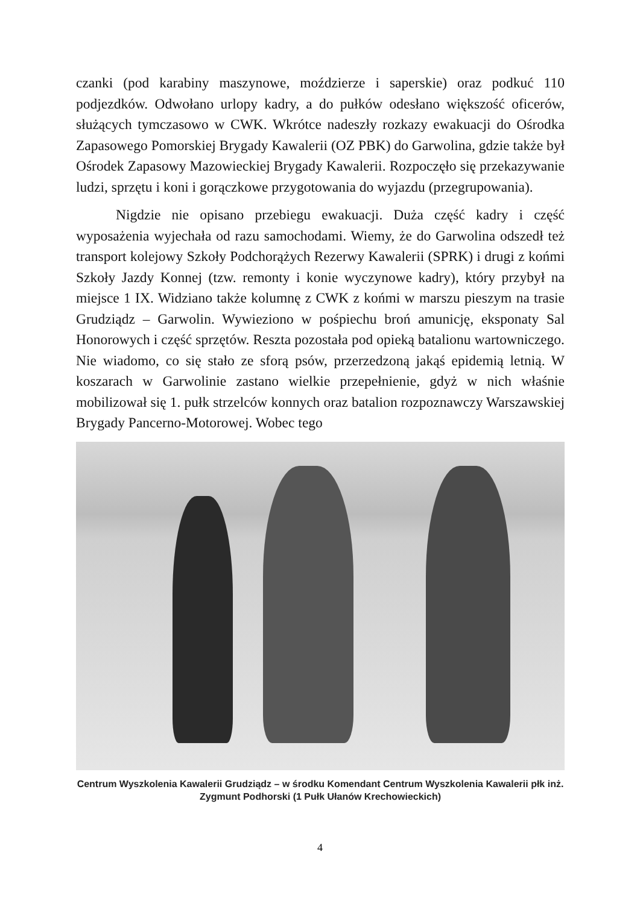czanki (pod karabiny maszynowe, moździerze i saperskie) oraz podkuć 110 podjezdków. Odwołano urlopy kadry, a do pułków odesłano większość oficerów, służących tymczasowo w CWK. Wkrótce nadeszły rozkazy ewakuacji do Ośrodka Zapasowego Pomorskiej Brygady Kawalerii (OZ PBK) do Garwolina, gdzie także był Ośrodek Zapasowy Mazowieckiej Brygady Kawalerii. Rozpoczęło się przekazywanie ludzi, sprzętu i koni i gorączkowe przygotowania do wyjazdu (przegrupowania).
Nigdzie nie opisano przebiegu ewakuacji. Duża część kadry i część wyposażenia wyjechała od razu samochodami. Wiemy, że do Garwolina odszedł też transport kolejowy Szkoły Podchorążych Rezerwy Kawalerii (SPRK) i drugi z końmi Szkoły Jazdy Konnej (tzw. remonty i konie wyczynowe kadry), który przybył na miejsce 1 IX. Widziano także kolumnę z CWK z końmi w marszu pieszym na trasie Grudziądz – Garwolin. Wywieziono w pośpiechu broń amunicję, eksponaty Sal Honorowych i część sprzętów. Reszta pozostała pod opieką batalionu wartowniczego. Nie wiadomo, co się stało ze sforą psów, przerzedzoną jakąś epidemią letnią. W koszarach w Garwolinie zastano wielkie przepełnienie, gdyż w nich właśnie mobilizował się 1. pułk strzelców konnych oraz batalion rozpoznawczy Warszawskiej Brygady Pancerno-Motorowej. Wobec tego
Centrum Wyszkolenia Kawalerii Grudziądz – w środku Komendant Centrum Wyszkolenia Kawalerii płk inż. Zygmunt Podhorski (1 Pułk Ułanów Krechowieckich)
4